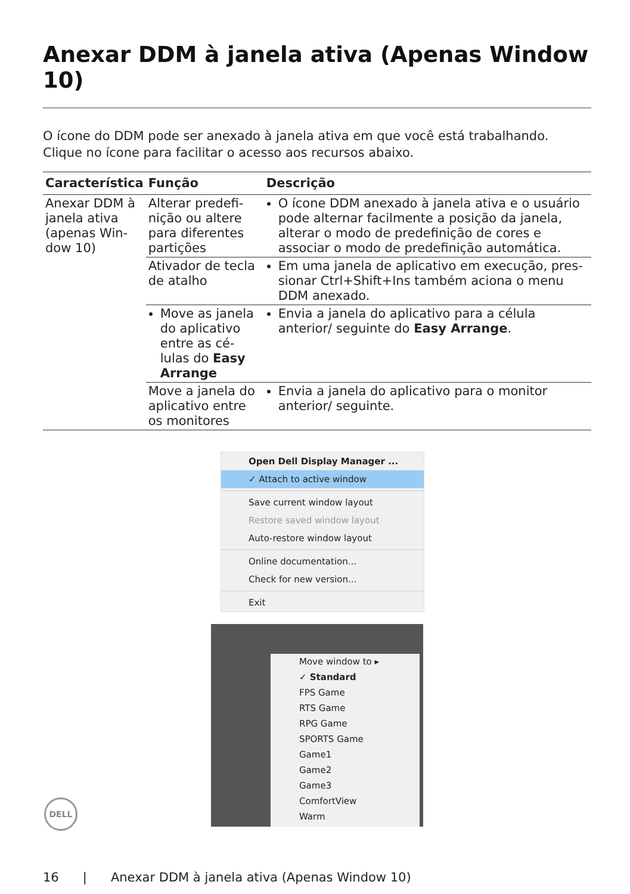Anexar DDM à janela ativa (Apenas Window 10)
O ícone do DDM pode ser anexado à janela ativa em que você está trabalhando. Clique no ícone para facilitar o acesso aos recursos abaixo.
| Característica | Função | Descrição |
| --- | --- | --- |
| Anexar DDM à janela ativa (apenas Win-dow 10) | Alterar predefi-nição ou altere para diferentes partições | O ícone DDM anexado à janela ativa e o usuário pode alternar facilmente a posição da janela, alterar o modo de predefinição de cores e associar o modo de predefinição automática. |
| | Ativador de tecla de atalho | Em uma janela de aplicativo em execução, pres-sionar Ctrl+Shift+Ins também aciona o menu DDM anexado. |
| | Move as janela do aplicativo entre as cé-lulas do Easy Arrange | Envia a janela do aplicativo para a célula anterior/ seguinte do Easy Arrange . |
| | Move a janela do aplicativo entre os monitores | Envia a janela do aplicativo para o monitor anterior/ seguinte. |
Open Dell Display Manager ...
✓ Attach to active window
Save current window layout
Restore saved window layout
Auto-restore window layout
Online documentation...
Check for new version...
Exit
Move window to ▸
✓ Standard
FPS Game
RTS Game
RPG Game
SPORTS Game
Game1
Game2
Game3
ComfortView
Warm
DELL
16 | Anexar DDM à janela ativa (Apenas Window 10)